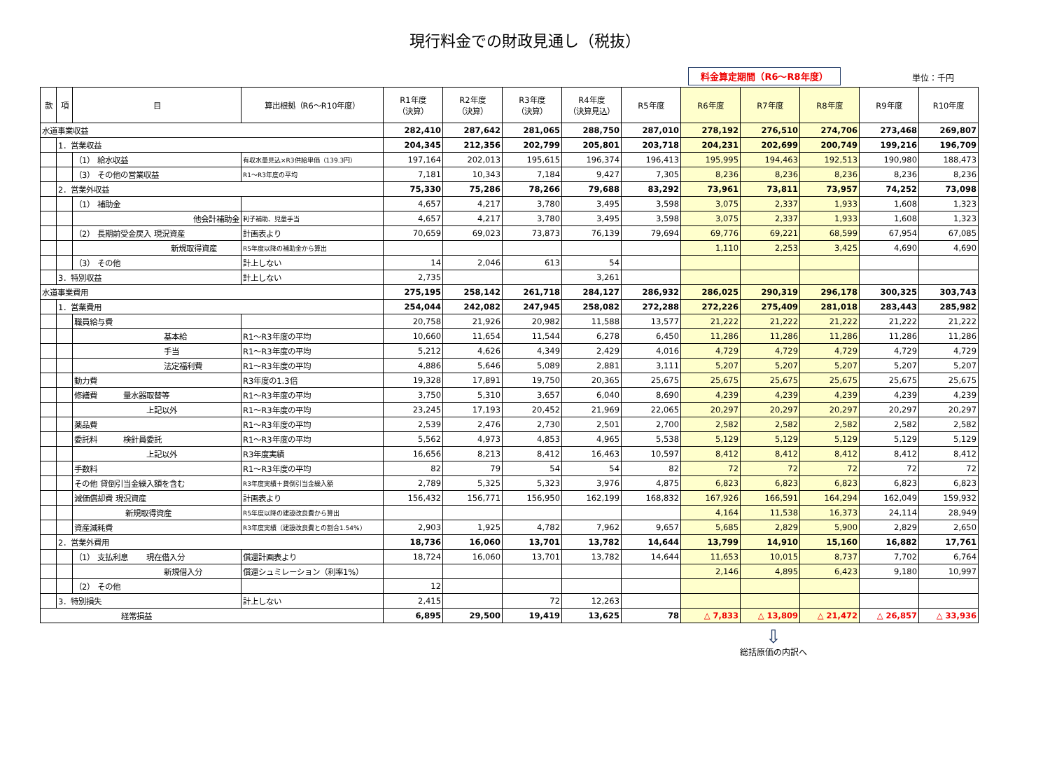現行料金での財政見通し（税抜）
料金算定期間（R6～R8年度） 単位：千円
| 款 | 項 | 目 | 算出根拠（R6～R10年度） | R1年度 （決算） | R2年度 （決算） | R3年度 （決算） | R4年度 （決算見込） | R5年度 | R6年度 | R7年度 | R8年度 | R9年度 | R10年度 |
| --- | --- | --- | --- | --- | --- | --- | --- | --- | --- | --- | --- | --- | --- |
| 水道事業収益 | | | | 282,410 | 287,642 | 281,065 | 288,750 | 287,010 | 278,192 | 276,510 | 274,706 | 273,468 | 269,807 |
| | 1．営業収益 | | | 204,345 | 212,356 | 202,799 | 205,801 | 203,718 | 204,231 | 202,699 | 200,749 | 199,216 | 196,709 |
| | | （1） 給水収益 | 有収水量見込×R3供給単価（139.3円） | 197,164 | 202,013 | 195,615 | 196,374 | 196,413 | 195,995 | 194,463 | 192,513 | 190,980 | 188,473 |
| | | （3） その他の営業収益 | R1～R3年度の平均 | 7,181 | 10,343 | 7,184 | 9,427 | 7,305 | 8,236 | 8,236 | 8,236 | 8,236 | 8,236 |
| | 2．営業外収益 | | | 75,330 | 75,286 | 78,266 | 79,688 | 83,292 | 73,961 | 73,811 | 73,957 | 74,252 | 73,098 |
| | | （1） 補助金 | | 4,657 | 4,217 | 3,780 | 3,495 | 3,598 | 3,075 | 2,337 | 1,933 | 1,608 | 1,323 |
| | | 他会計補助金 | 利子補助、児童手当 | 4,657 | 4,217 | 3,780 | 3,495 | 3,598 | 3,075 | 2,337 | 1,933 | 1,608 | 1,323 |
| | | （2） 長期前受金戻入 現況資産 | 計画表より | 70,659 | 69,023 | 73,873 | 76,139 | 79,694 | 69,776 | 69,221 | 68,599 | 67,954 | 67,085 |
| | | 新規取得資産 | R5年度以降の補助金から算出 | | | | | | 1,110 | 2,253 | 3,425 | 4,690 | 4,690 |
| | | （3） その他 | 計上しない | 14 | 2,046 | 613 | 54 | | | | | | |
| | 3．特別収益 | | 計上しない | 2,735 | | | 3,261 | | | | | | |
| 水道事業費用 | | | | 275,195 | 258,142 | 261,718 | 284,127 | 286,932 | 286,025 | 290,319 | 296,178 | 300,325 | 303,743 |
| | 1．営業費用 | | | 254,044 | 242,082 | 247,945 | 258,082 | 272,288 | 272,226 | 275,409 | 281,018 | 283,443 | 285,982 |
| | | 職員給与費 | | 20,758 | 21,926 | 20,982 | 11,588 | 13,577 | 21,222 | 21,222 | 21,222 | 21,222 | 21,222 |
| | | 基本給 | R1～R3年度の平均 | 10,660 | 11,654 | 11,544 | 6,278 | 6,450 | 11,286 | 11,286 | 11,286 | 11,286 | 11,286 |
| | | 手当 | R1～R3年度の平均 | 5,212 | 4,626 | 4,349 | 2,429 | 4,016 | 4,729 | 4,729 | 4,729 | 4,729 | 4,729 |
| | | 法定福利費 | R1～R3年度の平均 | 4,886 | 5,646 | 5,089 | 2,881 | 3,111 | 5,207 | 5,207 | 5,207 | 5,207 | 5,207 |
| | | 動力費 | R3年度の1.3倍 | 19,328 | 17,891 | 19,750 | 20,365 | 25,675 | 25,675 | 25,675 | 25,675 | 25,675 | 25,675 |
| | | 修繕費 量水器取替等 | R1～R3年度の平均 | 3,750 | 5,310 | 3,657 | 6,040 | 8,690 | 4,239 | 4,239 | 4,239 | 4,239 | 4,239 |
| | | 上記以外 | R1～R3年度の平均 | 23,245 | 17,193 | 20,452 | 21,969 | 22,065 | 20,297 | 20,297 | 20,297 | 20,297 | 20,297 |
| | | 薬品費 | R1～R3年度の平均 | 2,539 | 2,476 | 2,730 | 2,501 | 2,700 | 2,582 | 2,582 | 2,582 | 2,582 | 2,582 |
| | | 委託料 検針員委託 | R1～R3年度の平均 | 5,562 | 4,973 | 4,853 | 4,965 | 5,538 | 5,129 | 5,129 | 5,129 | 5,129 | 5,129 |
| | | 上記以外 | R3年度実績 | 16,656 | 8,213 | 8,412 | 16,463 | 10,597 | 8,412 | 8,412 | 8,412 | 8,412 | 8,412 |
| | | 手数料 | R1～R3年度の平均 | 82 | 79 | 54 | 54 | 82 | 72 | 72 | 72 | 72 | 72 |
| | | その他 貸倒引当金繰入額を含む | R3年度実績＋貸倒引当金繰入額 | 2,789 | 5,325 | 5,323 | 3,976 | 4,875 | 6,823 | 6,823 | 6,823 | 6,823 | 6,823 |
| | | 減価償却費 現況資産 | 計画表より | 156,432 | 156,771 | 156,950 | 162,199 | 168,832 | 167,926 | 166,591 | 164,294 | 162,049 | 159,932 |
| | | 新規取得資産 | R5年度以降の建設改良費から算出 | | | | | | 4,164 | 11,538 | 16,373 | 24,114 | 28,949 |
| | | 資産減耗費 | R3年度実績（建設改良費との割合1.54%） | 2,903 | 1,925 | 4,782 | 7,962 | 9,657 | 5,685 | 2,829 | 5,900 | 2,829 | 2,650 |
| | 2．営業外費用 | | | 18,736 | 16,060 | 13,701 | 13,782 | 14,644 | 13,799 | 14,910 | 15,160 | 16,882 | 17,761 |
| | | （1） 支払利息 現在借入分 | 償還計画表より | 18,724 | 16,060 | 13,701 | 13,782 | 14,644 | 11,653 | 10,015 | 8,737 | 7,702 | 6,764 |
| | | 新規借入分 | 償還シュミレーション（利率1%） | | | | | | 2,146 | 4,895 | 6,423 | 9,180 | 10,997 |
| | | （2） その他 | | 12 | | | | | | | | | |
| | 3．特別損失 | | 計上しない | 2,415 | | 72 | 12,263 | | | | | | |
| 経常損益 | | | | 6,895 | 29,500 | 19,419 | 13,625 | 78 | △ 7,833 | △ 13,809 | △ 21,472 | △ 26,857 | △ 33,936 |
⇩
総括原価の内訳へ